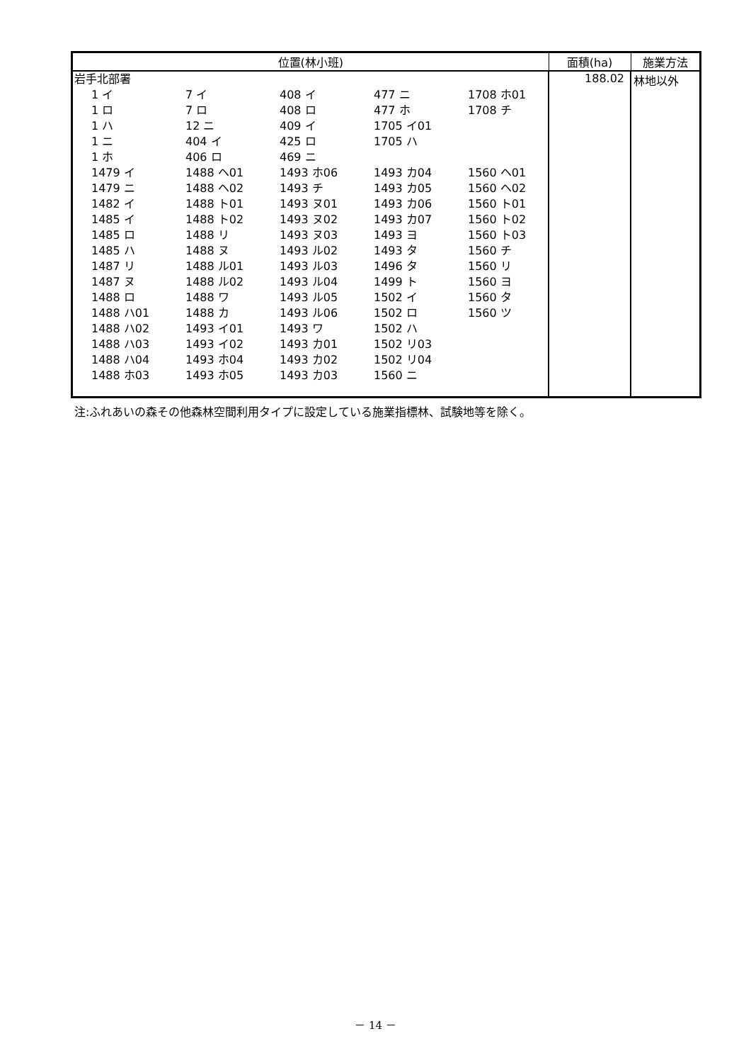| 位置(林小班) | 面積(ha) | 施業方法 |
| --- | --- | --- |
| 岩手北部署 1 イ 7 イ 408 イ 477 ニ 1708 ホ01 1 ロ 7 ロ 408 ロ 477 ホ 1708 チ 1 ハ 12 ニ 409 イ 1705 イ01 1 ニ 404 イ 425 ロ 1705 ハ 1 ホ 406 ロ 469 ニ 1479 イ 1488 ヘ01 1493 ホ06 1493 カ04 1560 ヘ01 1479 ニ 1488 ヘ02 1493 チ 1493 カ05 1560 ヘ02 1482 イ 1488 ト01 1493 ヌ01 1493 カ06 1560 ト01 1485 イ 1488 ト02 1493 ヌ02 1493 カ07 1560 ト02 1485 ロ 1488 リ 1493 ヌ03 1493 ヨ 1560 ト03 1485 ハ 1488 ヌ 1493 ル02 1493 タ 1560 チ 1487 リ 1488 ル01 1493 ル03 1496 タ 1560 リ 1487 ヌ 1488 ル02 1493 ル04 1499 ト 1560 ヨ 1488 ロ 1488 ワ 1493 ル05 1502 イ 1560 タ 1488 ハ01 1488 カ 1493 ル06 1502 ロ 1560 ツ 1488 ハ02 1493 イ01 1493 ワ 1502 ハ 1488 ハ03 1493 イ02 1493 カ01 1502 リ03 1488 ハ04 1493 ホ04 1493 カ02 1502 リ04 1488 ホ03 1493 ホ05 1493 カ03 1560 ニ | 188.02 | 林地以外 |
注:ふれあいの森その他森林空間利用タイプに設定している施業指標林、試験地等を除く。
－ 14 －